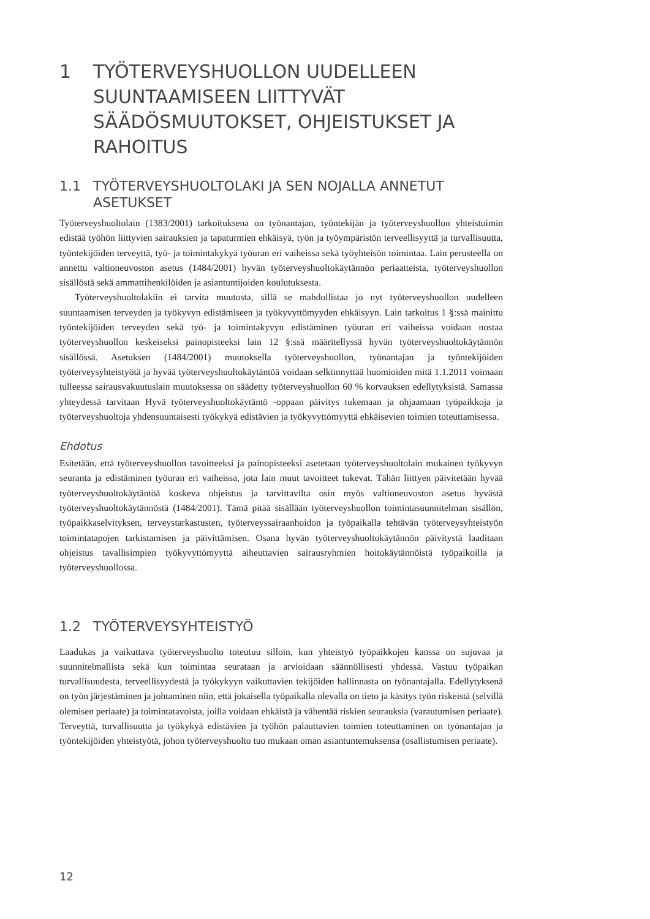1 TYÖTERVEYSHUOLLON UUDELLEEN SUUNTAAMISEEN LIITTYVÄT SÄÄDÖSMUUTOKSET, OHJEISTUKSET JA RAHOITUS
1.1 TYÖTERVEYSHUOLTOLAKI JA SEN NOJALLA ANNETUT ASETUKSET
Työterveyshuoltolain (1383/2001) tarkoituksena on työnantajan, työntekijän ja työterveys­huollon yhteistoimin edistää työhön liittyvien sairauksien ja tapaturmien ehkäisyä, työn ja työympäristön terveellisyyttä ja turvallisuutta, työntekijöiden terveyttä, työ- ja toimintakykyä työuran eri vaiheissa sekä työyhteisön toimintaa. Lain perusteella on annettu valtioneuvos­ton asetus (1484/2001) hyvän työterveyshuoltokäytännön periaatteista, työterveyshuollon sisällöstä sekä ammattihenkilöiden ja asiantuntijoiden koulutuksesta.
Työterveyshuoltolakiin ei tarvita muutosta, sillä se mahdollistaa jo nyt työterveyshuollon uudelleen suuntaamisen terveyden ja työkyvyn edistämiseen ja työkyvyttömyyden ehkäisyyn. Lain tarkoitus 1 §:ssä mainittu työntekijöiden terveyden sekä työ- ja toimintakyvyn edistä­minen työuran eri vaiheissa voidaan nostaa työterveyshuollon keskeiseksi painopisteeksi lain 12 §:ssä määritellyssä hyvän työterveyshuoltokäytännön sisällössä. Asetuksen (1484/2001) muutoksella työterveyshuollon, työnantajan ja työntekijöiden työterveysyhteistyötä ja hyvää työterveyshuoltokäytäntöä voidaan selkiinnyttää huomioiden mitä 1.1.2011 voimaan tulleessa sairausvakuutuslain muutoksessa on säädetty työterveyshuollon 60 % korvauksen edellytyk­sistä. Samassa yhteydessä tarvitaan Hyvä työterveyshuoltokäytäntö -oppaan päivitys tuke­maan ja ohjaamaan työpaikkoja ja työterveyshuoltoja yhdensuuntaisesti työkykyä edistävien ja työkyvyttömyyttä ehkäisevien toimien toteuttamisessa.
Ehdotus
Esitetään, että työterveyshuollon tavoitteeksi ja painopisteeksi asetetaan työterveyshuoltolain mukainen työkyvyn seuranta ja edistäminen työuran eri vaiheissa, jota lain muut tavoitteet tukevat. Tähän liittyen päivitetään hyvää työterveyshuoltokäytäntöä koskeva ohjeistus ja tar­vittavilta osin myös valtioneuvoston asetus hyvästä työterveyshuoltokäytännöstä (1484/2001). Tämä pitää sisällään työterveyshuollon toimintasuunnitelman sisällön, työpaikkaselvityksen, terveystarkastusten, työterveyssairaanhoidon ja työpaikalla tehtävän työterveysyhteistyön toimintatapojen tarkistamisen ja päivittämisen. Osana hyvän työterveyshuoltokäytännön päivitystä laaditaan ohjeistus tavallisimpien työkyvyttömyyttä aiheuttavien sairausryhmien hoitokäytännöistä työpaikoilla ja työterveyshuollossa.
1.2 TYÖTERVEYSYHTEISTYÖ
Laadukas ja vaikuttava työterveyshuolto toteutuu silloin, kun yhteistyö työpaikkojen kanssa on sujuvaa ja suunnitelmallista sekä kun toimintaa seurataan ja arvioidaan säännöllisesti yhdessä. Vastuu työpaikan turvallisuudesta, terveellisyydestä ja työkykyyn vaikuttavien te­kijöiden hallinnasta on työnantajalla. Edellytyksenä on työn järjestäminen ja johtaminen niin, että jokaisella työpaikalla olevalla on tieto ja käsitys työn riskeistä (selvillä olemisen periaate) ja toimintatavoista, joilla voidaan ehkäistä ja vähentää riskien seurauksia (varau­tumisen periaate). Terveyttä, turvallisuutta ja työkykyä edistävien ja työhön palauttavien toimien toteuttaminen on työnantajan ja työntekijöiden yhteistyötä, johon työterveyshuolto tuo mukaan oman asiantuntemuksensa (osallistumisen periaate).
12